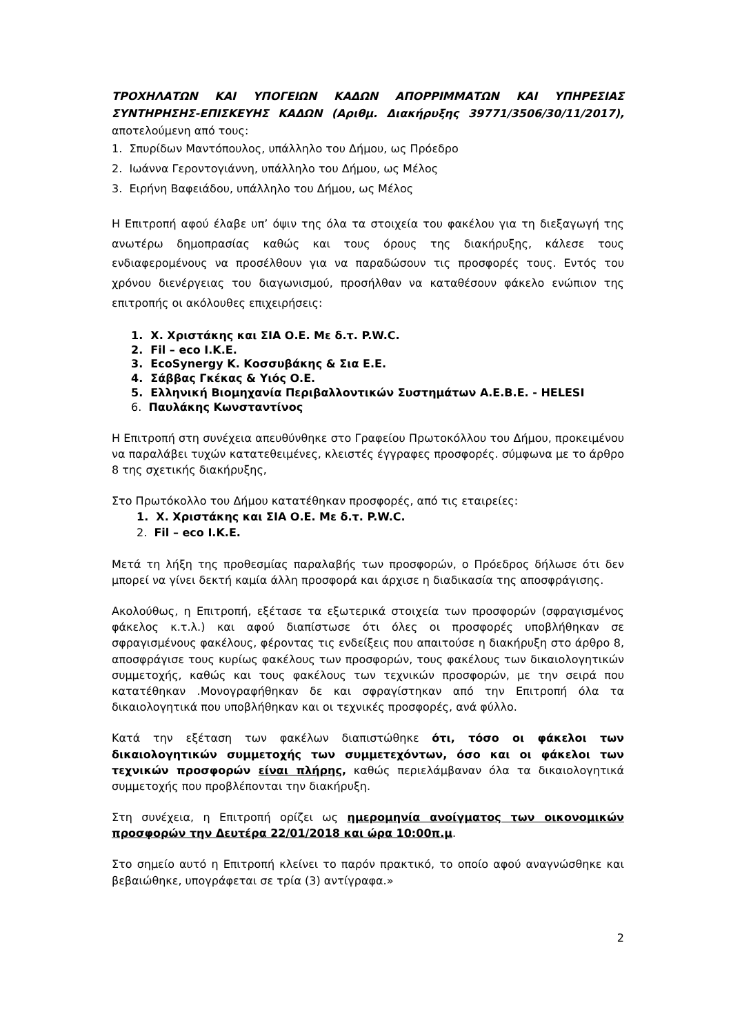ΤΡΟΧΗΛΑΤΩΝ ΚΑΙ ΥΠΟΓΕΙΩΝ ΚΑΔΩΝ ΑΠΟΡΡΙΜΜΑΤΩΝ ΚΑΙ ΥΠΗΡΕΣΙΑΣ ΣΥΝΤΗΡΗΣΗΣ-ΕΠΙΣΚΕΥΗΣ ΚΑΔΩΝ (Αριθμ. Διακήρυξης 39771/3506/30/11/2017), αποτελούμενη από τους:
1. Σπυρίδων Μαντόπουλος, υπάλληλο του Δήμου, ως Πρόεδρο
2. Ιωάννα Γεροντογιάννη, υπάλληλο του Δήμου, ως Μέλος
3. Ειρήνη Βαφειάδου, υπάλληλο του Δήμου, ως Μέλος
Η Επιτροπή αφού έλαβε υπ’ όψιν της όλα τα στοιχεία του φακέλου για τη διεξαγωγή της ανωτέρω δημοπρασίας καθώς και τους όρους της διακήρυξης, κάλεσε τους ενδιαφερομένους να προσέλθουν για να παραδώσουν τις προσφορές τους. Εντός του χρόνου διενέργειας του διαγωνισμού, προσήλθαν να καταθέσουν φάκελο ενώπιον της επιτροπής οι ακόλουθες επιχειρήσεις:
1. Χ. Χριστάκης και ΣΙΑ Ο.Ε. Με δ.τ. P.W.C.
2. Fil – eco I.K.E.
3. EcoSynergy Κ. Κοσσυβάκης & Σια Ε.Ε.
4. Σάββας Γκέκας & Υιός Ο.Ε.
5. Ελληνική Βιομηχανία Περιβαλλοντικών Συστημάτων Α.Ε.Β.Ε. - HELESI
6. Παυλάκης Κωνσταντίνος
Η Επιτροπή στη συνέχεια απευθύνθηκε στο Γραφείου Πρωτοκόλλου του Δήμου, προκειμένου να παραλάβει τυχών κατατεθειμένες, κλειστές έγγραφες προσφορές. σύμφωνα με το άρθρο 8 της σχετικής διακήρυξης,
Στο Πρωτόκολλο του Δήμου κατατέθηκαν προσφορές, από τις εταιρείες:
1. Χ. Χριστάκης και ΣΙΑ Ο.Ε. Με δ.τ. P.W.C.
2. Fil – eco I.K.E.
Μετά τη λήξη της προθεσμίας παραλαβής των προσφορών, ο Πρόεδρος δήλωσε ότι δεν μπορεί να γίνει δεκτή καμία άλλη προσφορά και άρχισε η διαδικασία της αποσφράγισης.
Ακολούθως, η Επιτροπή, εξέτασε τα εξωτερικά στοιχεία των προσφορών (σφραγισμένος φάκελος κ.τ.λ.) και αφού διαπίστωσε ότι όλες οι προσφορές υποβλήθηκαν σε σφραγισμένους φακέλους, φέροντας τις ενδείξεις που απαιτούσε η διακήρυξη στο άρθρο 8, αποσφράγισε τους κυρίως φακέλους των προσφορών, τους φακέλους των δικαιολογητικών συμμετοχής, καθώς και τους φακέλους των τεχνικών προσφορών, με την σειρά που κατατέθηκαν .Μονογραφήθηκαν δε και σφραγίστηκαν από την Επιτροπή όλα τα δικαιολογητικά που υποβλήθηκαν και οι τεχνικές προσφορές, ανά φύλλο.
Κατά την εξέταση των φακέλων διαπιστώθηκε ότι, τόσο οι φάκελοι των δικαιολογητικών συμμετοχής των συμμετεχόντων, όσο και οι φάκελοι των τεχνικών προσφορών είναι πλήρης, καθώς περιελάμβαναν όλα τα δικαιολογητικά συμμετοχής που προβλέπονται την διακήρυξη.
Στη συνέχεια, η Επιτροπή ορίζει ως ημερομηνία ανοίγματος των οικονομικών προσφορών την Δευτέρα 22/01/2018 και ώρα 10:00π.μ.
Στο σημείο αυτό η Επιτροπή κλείνει το παρόν πρακτικό, το οποίο αφού αναγνώσθηκε και βεβαιώθηκε, υπογράφεται σε τρία (3) αντίγραφα.»
2